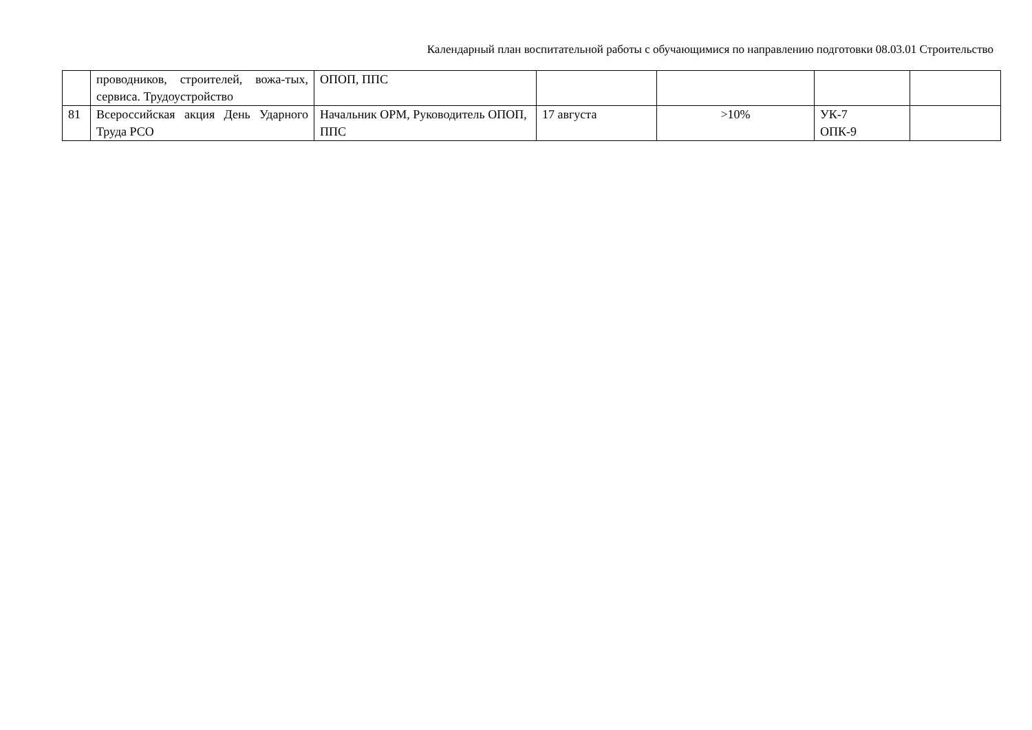Календарный план воспитательной работы с обучающимися по направлению подготовки 08.03.01 Строительство
| | проводников, строителей, вожа-тых, сервиса. Трудоустройство | ОПОП, ППС | | | | |
| 81 | Всероссийская акция День Ударного Труда РСО | Начальник ОРМ, Руководитель ОПОП, ППС | 17 августа | >10% | УК-7 ОПК-9 | |